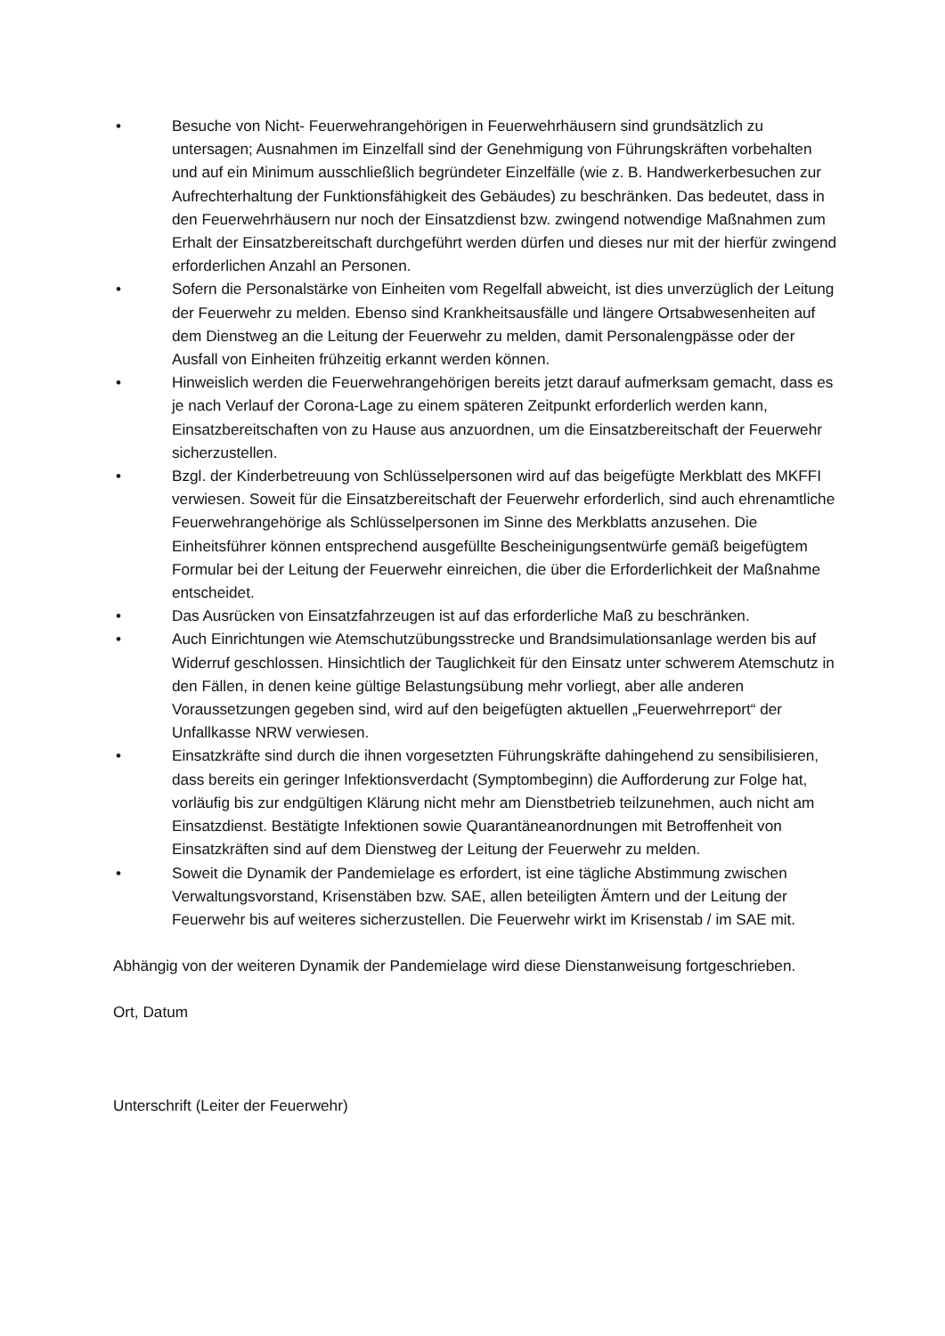• Besuche von Nicht- Feuerwehrangehörigen in Feuerwehrhäusern sind grundsätzlich zu untersagen; Ausnahmen im Einzelfall sind der Genehmigung von Führungskräften vorbehalten und auf ein Minimum ausschließlich begründeter Einzelfälle (wie z. B. Handwerkerbesuchen zur Aufrechterhaltung der Funktionsfähigkeit des Gebäudes) zu beschränken. Das bedeutet, dass in den Feuerwehrhäusern nur noch der Einsatzdienst bzw. zwingend notwendige Maßnahmen zum Erhalt der Einsatzbereitschaft durchgeführt werden dürfen und dieses nur mit der hierfür zwingend erforderlichen Anzahl an Personen.
• Sofern die Personalstärke von Einheiten vom Regelfall abweicht, ist dies unverzüglich der Leitung der Feuerwehr zu melden. Ebenso sind Krankheitsausfälle und längere Ortsabwesenheiten auf dem Dienstweg an die Leitung der Feuerwehr zu melden, damit Personalengpässe oder der Ausfall von Einheiten frühzeitig erkannt werden können.
• Hinweislich werden die Feuerwehrangehörigen bereits jetzt darauf aufmerksam gemacht, dass es je nach Verlauf der Corona-Lage zu einem späteren Zeitpunkt erforderlich werden kann, Einsatzbereitschaften von zu Hause aus anzuordnen, um die Einsatzbereitschaft der Feuerwehr sicherzustellen.
• Bzgl. der Kinderbetreuung von Schlüsselpersonen wird auf das beigefügte Merkblatt des MKFFI verwiesen. Soweit für die Einsatzbereitschaft der Feuerwehr erforderlich, sind auch ehrenamtliche Feuerwehrangehörige als Schlüsselpersonen im Sinne des Merkblatts anzusehen. Die Einheitsführer können entsprechend ausgefüllte Bescheinigungsentwürfe gemäß beigefügtem Formular bei der Leitung der Feuerwehr einreichen, die über die Erforderlichkeit der Maßnahme entscheidet.
• Das Ausrücken von Einsatzfahrzeugen ist auf das erforderliche Maß zu beschränken.
• Auch Einrichtungen wie Atemschutzübungsstrecke und Brandsimulationsanlage werden bis auf Widerruf geschlossen. Hinsichtlich der Tauglichkeit für den Einsatz unter schwerem Atemschutz in den Fällen, in denen keine gültige Belastungsübung mehr vorliegt, aber alle anderen Voraussetzungen gegeben sind, wird auf den beigefügten aktuellen „Feuerwehrreport“ der Unfallkasse NRW verwiesen.
• Einsatzkräfte sind durch die ihnen vorgesetzten Führungskräfte dahingehend zu sensibilisieren, dass bereits ein geringer Infektionsverdacht (Symptombeginn) die Aufforderung zur Folge hat, vorläufig bis zur endgültigen Klärung nicht mehr am Dienstbetrieb teilzunehmen, auch nicht am Einsatzdienst. Bestätigte Infektionen sowie Quarantäneanordnungen mit Betroffenheit von Einsatzkräften sind auf dem Dienstweg der Leitung der Feuerwehr zu melden.
• Soweit die Dynamik der Pandemielage es erfordert, ist eine tägliche Abstimmung zwischen Verwaltungsvorstand, Krisenstäben bzw. SAE, allen beteiligten Ämtern und der Leitung der Feuerwehr bis auf weiteres sicherzustellen. Die Feuerwehr wirkt im Krisenstab / im SAE mit.
Abhängig von der weiteren Dynamik der Pandemielage wird diese Dienstanweisung fortgeschrieben.
Ort, Datum
Unterschrift (Leiter der Feuerwehr)